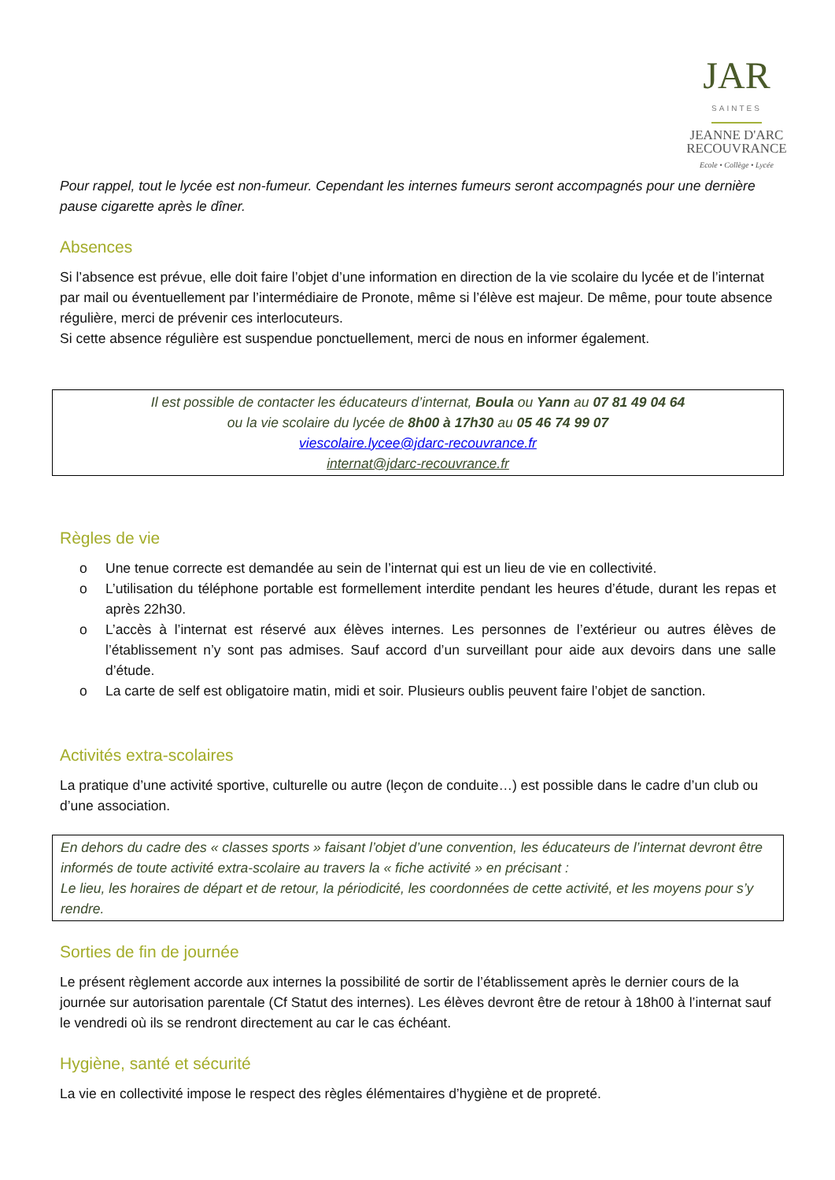JAR
SAINTES
JEANNE D'ARC
RECOUVRANCE
Ecole • Collège • Lycée
Pour rappel, tout le lycée est non-fumeur. Cependant les internes fumeurs seront accompagnés pour une dernière pause cigarette après le dîner.
Absences
Si l’absence est prévue, elle doit faire l’objet d’une information en direction de la vie scolaire du lycée et de l’internat par mail ou éventuellement par l’intermédiaire de Pronote, même si l’élève est majeur. De même, pour toute absence régulière, merci de prévenir ces interlocuteurs.
Si cette absence régulière est suspendue ponctuellement, merci de nous en informer également.
Il est possible de contacter les éducateurs d’internat, Boula ou Yann au 07 81 49 04 64
ou la vie scolaire du lycée de 8h00 à 17h30 au 05 46 74 99 07
viescolaire.lycee@jdarc-recouvrance.fr
internat@jdarc-recouvrance.fr
Règles de vie
o Une tenue correcte est demandée au sein de l’internat qui est un lieu de vie en collectivité.
o L’utilisation du téléphone portable est formellement interdite pendant les heures d’étude, durant les repas et après 22h30.
o L’accès à l’internat est réservé aux élèves internes. Les personnes de l’extérieur ou autres élèves de l’établissement n’y sont pas admises. Sauf accord d’un surveillant pour aide aux devoirs dans une salle d’étude.
o La carte de self est obligatoire matin, midi et soir. Plusieurs oublis peuvent faire l’objet de sanction.
Activités extra-scolaires
La pratique d’une activité sportive, culturelle ou autre (leçon de conduite…) est possible dans le cadre d’un club ou d’une association.
En dehors du cadre des « classes sports » faisant l’objet d’une convention, les éducateurs de l’internat devront être informés de toute activité extra-scolaire au travers la « fiche activité » en précisant :
Le lieu, les horaires de départ et de retour, la périodicité, les coordonnées de cette activité, et les moyens pour s’y rendre.
Sorties de fin de journée
Le présent règlement accorde aux internes la possibilité de sortir de l’établissement après le dernier cours de la journée sur autorisation parentale (Cf Statut des internes). Les élèves devront être de retour à 18h00 à l’internat sauf le vendredi où ils se rendront directement au car le cas échéant.
Hygiène, santé et sécurité
La vie en collectivité impose le respect des règles élémentaires d’hygiène et de propreté.